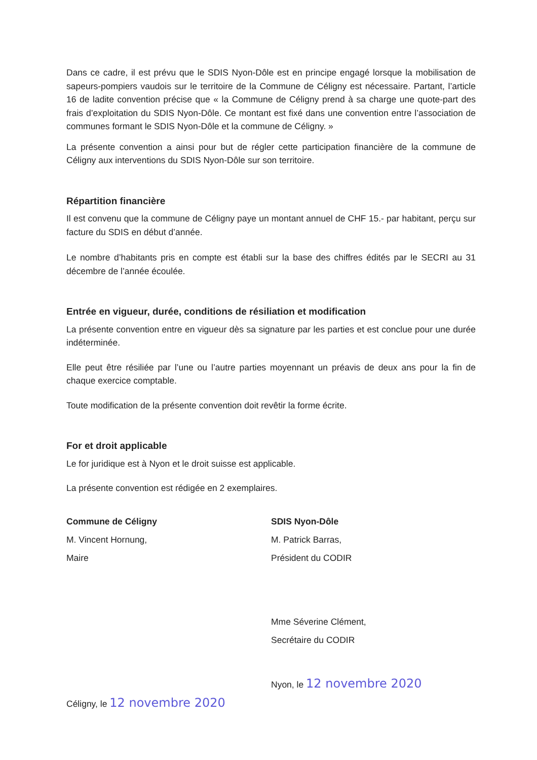Dans ce cadre, il est prévu que le SDIS Nyon-Dôle est en principe engagé lorsque la mobilisation de sapeurs-pompiers vaudois sur le territoire de la Commune de Céligny est nécessaire. Partant, l’article 16 de ladite convention précise que « la Commune de Céligny prend à sa charge une quote-part des frais d’exploitation du SDIS Nyon-Dôle. Ce montant est fixé dans une convention entre l’association de communes formant le SDIS Nyon-Dôle et la commune de Céligny. »
La présente convention a ainsi pour but de régler cette participation financière de la commune de Céligny aux interventions du SDIS Nyon-Dôle sur son territoire.
Répartition financière
Il est convenu que la commune de Céligny paye un montant annuel de CHF 15.- par habitant, perçu sur facture du SDIS en début d’année.
Le nombre d’habitants pris en compte est établi sur la base des chiffres édités par le SECRI au 31 décembre de l’année écoulée.
Entrée en vigueur, durée, conditions de résiliation et modification
La présente convention entre en vigueur dès sa signature par les parties et est conclue pour une durée indéterminée.
Elle peut être résiliée par l’une ou l’autre parties moyennant un préavis de deux ans pour la fin de chaque exercice comptable.
Toute modification de la présente convention doit revêtir la forme écrite.
For et droit applicable
Le for juridique est à Nyon et le droit suisse est applicable.
La présente convention est rédigée en 2 exemplaires.
Commune de Céligny
M. Vincent Hornung,
Maire
Céligny, le 12 novembre 2020
SDIS Nyon-Dôle
M. Patrick Barras,
Président du CODIR
Mme Séverine Clément,
Secrétaire du CODIR
Nyon, le 12 novembre 2020